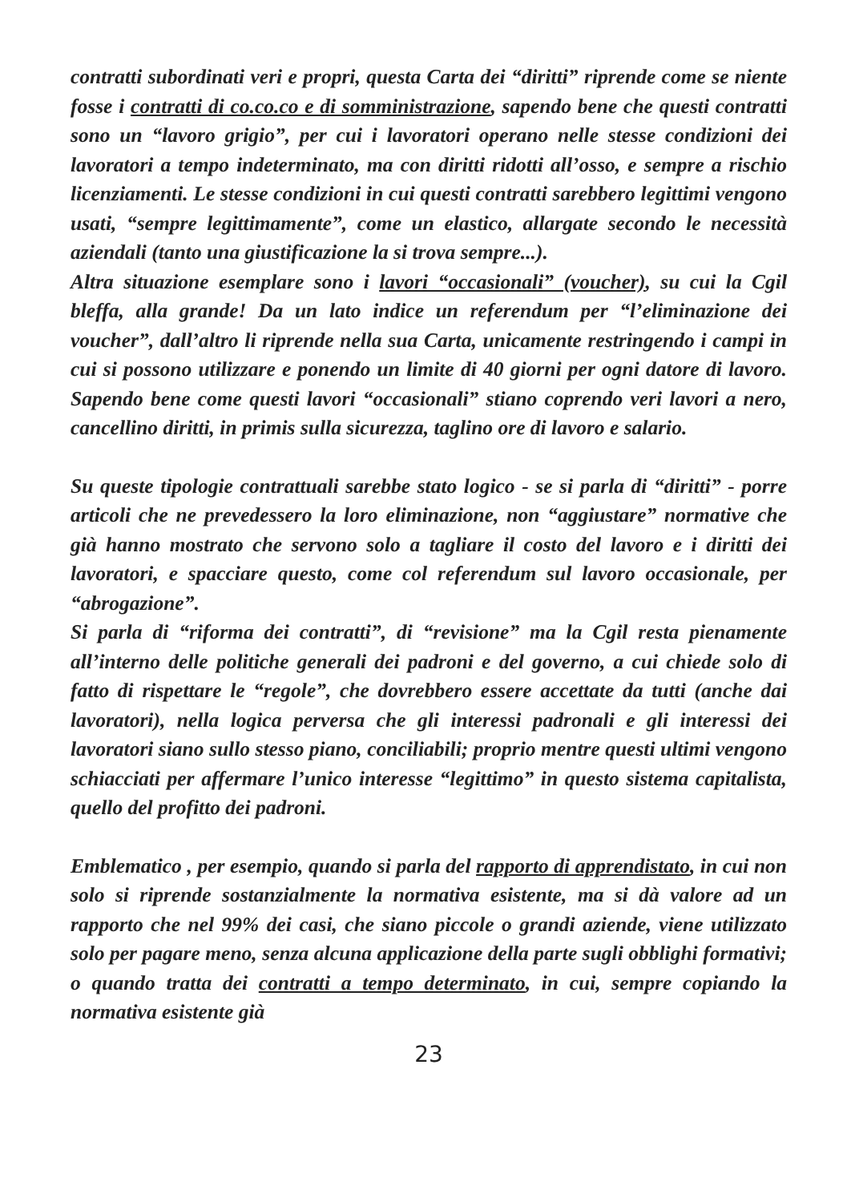contratti subordinati veri e propri, questa Carta dei “diritti” riprende come se niente fosse i contratti di co.co.co e di somministrazione, sapendo bene che questi contratti sono un “lavoro grigio”, per cui i lavoratori operano nelle stesse condizioni dei lavoratori a tempo indeterminato, ma con diritti ridotti all’osso, e sempre a rischio licenziamenti. Le stesse condizioni in cui questi contratti sarebbero legittimi vengono usati, “sempre legittimamente”, come un elastico, allargate secondo le necessità aziendali (tanto una giustificazione la si trova sempre...).
Altra situazione esemplare sono i lavori “occasionali” (voucher), su cui la Cgil bleffa, alla grande! Da un lato indice un referendum per “l’eliminazione dei voucher”, dall’altro li riprende nella sua Carta, unicamente restringendo i campi in cui si possono utilizzare e ponendo un limite di 40 giorni per ogni datore di lavoro. Sapendo bene come questi lavori “occasionali” stiano coprendo veri lavori a nero, cancellino diritti, in primis sulla sicurezza, taglino ore di lavoro e salario.
Su queste tipologie contrattuali sarebbe stato logico - se si parla di “diritti” - porre articoli che ne prevedessero la loro eliminazione, non “aggiustare” normative che già hanno mostrato che servono solo a tagliare il costo del lavoro e i diritti dei lavoratori, e spacciare questo, come col referendum sul lavoro occasionale, per “abrogazione”.
Si parla di “riforma dei contratti”, di “revisione” ma la Cgil resta pienamente all’interno delle politiche generali dei padroni e del governo, a cui chiede solo di fatto di rispettare le “regole”, che dovrebbero essere accettate da tutti (anche dai lavoratori), nella logica perversa che gli interessi padronali e gli interessi dei lavoratori siano sullo stesso piano, conciliabili; proprio mentre questi ultimi vengono schiacciati per affermare l’unico interesse “legittimo” in questo sistema capitalista, quello del profitto dei padroni.
Emblematico , per esempio, quando si parla del rapporto di apprendistato, in cui non solo si riprende sostanzialmente la normativa esistente, ma si dà valore ad un rapporto che nel 99% dei casi, che siano piccole o grandi aziende, viene utilizzato solo per pagare meno, senza alcuna applicazione della parte sugli obblighi formativi; o quando tratta dei contratti a tempo determinato, in cui, sempre copiando la normativa esistente già
23